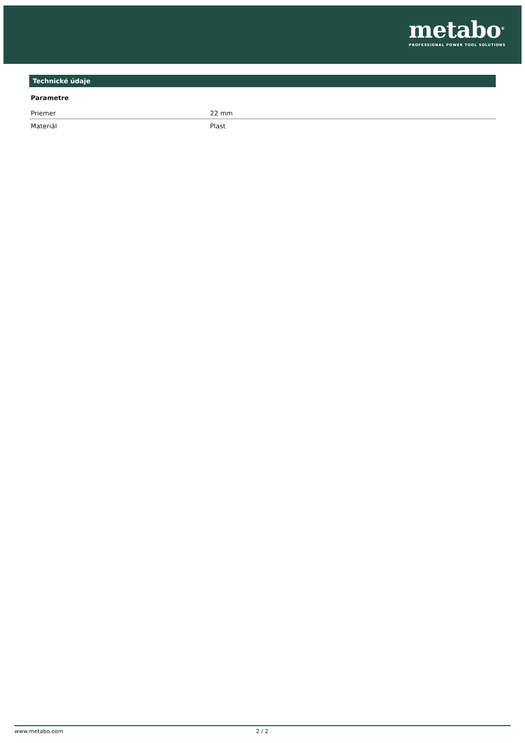metabo<sup>®</sup>
PROFESSIONAL POWER TOOL SOLUTIONS
Technické údaje
Parametre
| Priemer | 22 mm |
| Materiál | Plast |
www.metabo.com 2 / 2